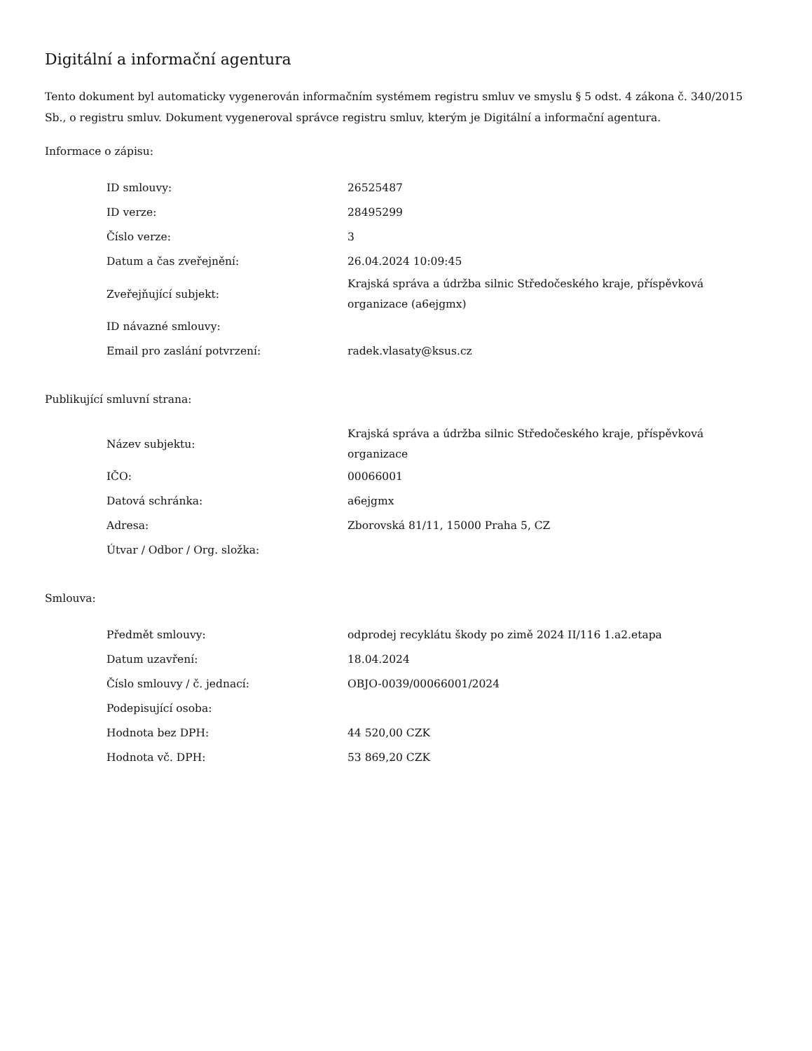Digitální a informační agentura
Tento dokument byl automaticky vygenerován informačním systémem registru smluv ve smyslu § 5 odst. 4 zákona č. 340/2015 Sb., o registru smluv. Dokument vygeneroval správce registru smluv, kterým je Digitální a informační agentura.
Informace o zápisu:
| ID smlouvy: | 26525487 |
| ID verze: | 28495299 |
| Číslo verze: | 3 |
| Datum a čas zveřejnění: | 26.04.2024 10:09:45 |
| Zveřejňující subjekt: | Krajská správa a údržba silnic Středočeského kraje, příspěvková organizace (a6ejgmx) |
| ID návazné smlouvy: | |
| Email pro zaslání potvrzení: | radek.vlasaty@ksus.cz |
Publikující smluvní strana:
| Název subjektu: | Krajská správa a údržba silnic Středočeského kraje, příspěvková organizace |
| IČO: | 00066001 |
| Datová schránka: | a6ejgmx |
| Adresa: | Zborovská 81/11, 15000 Praha 5, CZ |
| Útvar / Odbor / Org. složka: | |
Smlouva:
| Předmět smlouvy: | odprodej recyklátu škody po zimě 2024 II/116 1.a2.etapa |
| Datum uzavření: | 18.04.2024 |
| Číslo smlouvy / č. jednací: | OBJO-0039/00066001/2024 |
| Podepisující osoba: | |
| Hodnota bez DPH: | 44 520,00 CZK |
| Hodnota vč. DPH: | 53 869,20 CZK |